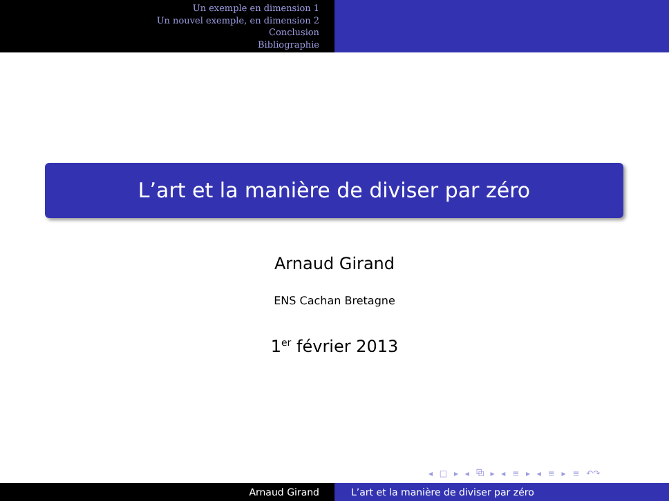Un exemple en dimension 1
Un nouvel exemple, en dimension 2
Conclusion
Bibliographie
L’art et la manière de diviser par zéro
Arnaud Girand
ENS Cachan Bretagne
1<sup>er</sup> février 2013
◂ □ ▸ ◂ ⧉ ▸ ◂ ≡ ▸ ◂ ≡ ▸ ≡ ↶↷
Arnaud Girand L’art et la manière de diviser par zéro